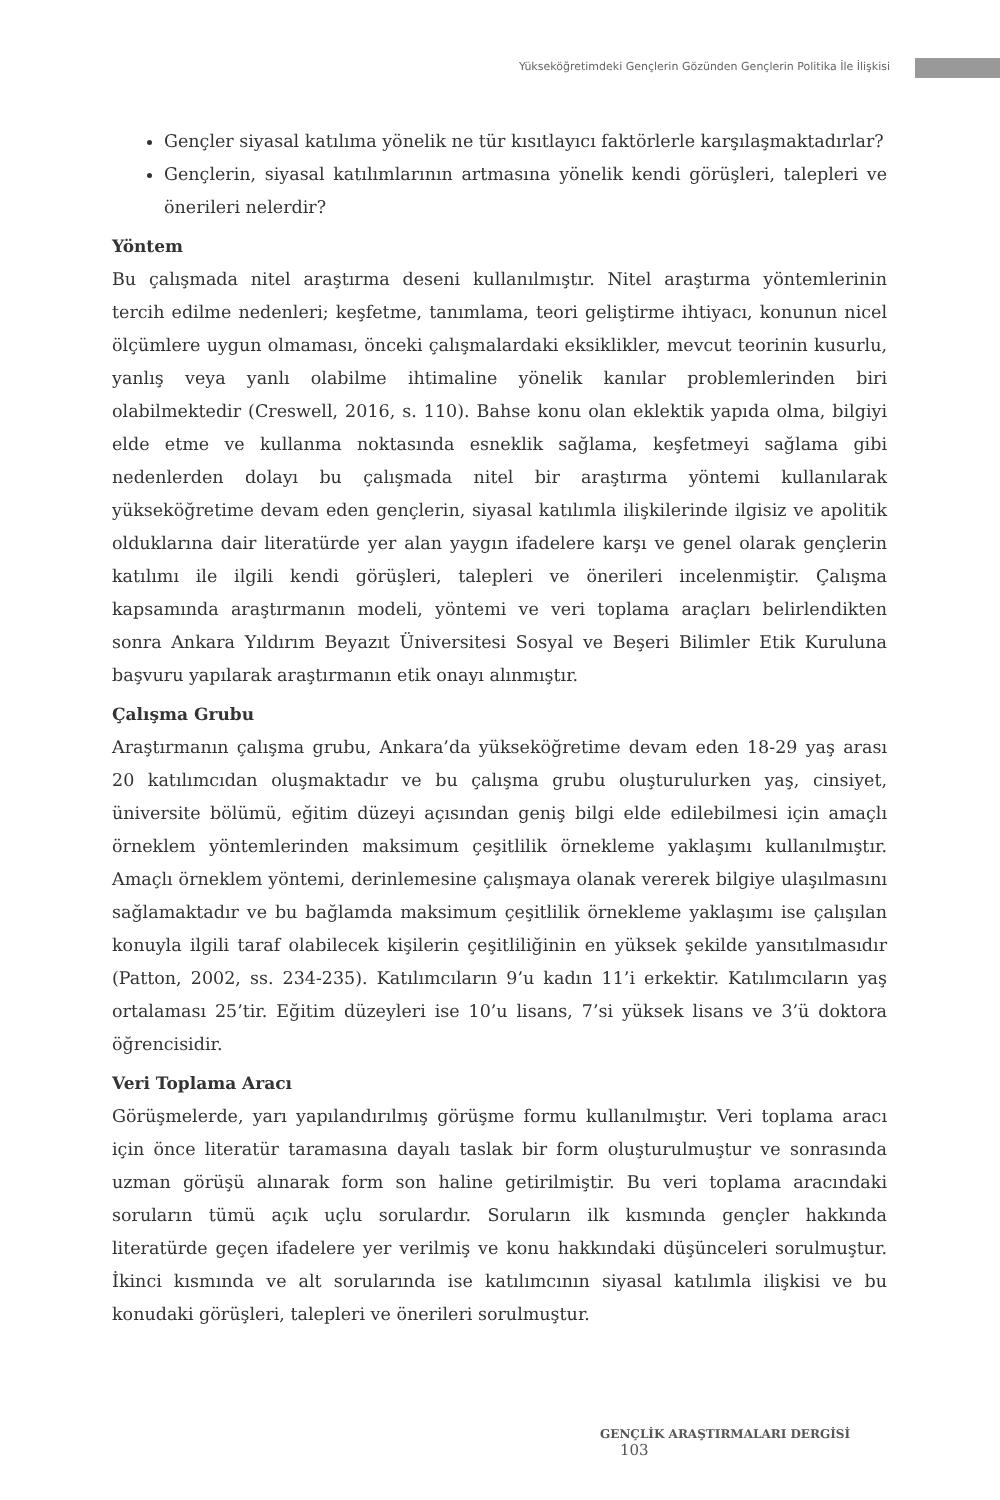Yükseköğretimdeki Gençlerin Gözünden Gençlerin Politika İle İlişkisi
Gençler siyasal katılıma yönelik ne tür kısıtlayıcı faktörlerle karşılaşmaktadırlar?
Gençlerin, siyasal katılımlarının artmasına yönelik kendi görüşleri, talepleri ve önerileri nelerdir?
Yöntem
Bu çalışmada nitel araştırma deseni kullanılmıştır. Nitel araştırma yöntemlerinin tercih edilme nedenleri; keşfetme, tanımlama, teori geliştirme ihtiyacı, konunun nicel ölçümlere uygun olmaması, önceki çalışmalardaki eksiklikler, mevcut teorinin kusurlu, yanlış veya yanlı olabilme ihtimaline yönelik kanılar problemlerinden biri olabilmektedir (Creswell, 2016, s. 110). Bahse konu olan eklektik yapıda olma, bilgiyi elde etme ve kullanma noktasında esneklik sağlama, keşfetmeyi sağlama gibi nedenlerden dolayı bu çalışmada nitel bir araştırma yöntemi kullanılarak yükseköğretime devam eden gençlerin, siyasal katılımla ilişkilerinde ilgisiz ve apolitik olduklarına dair literatürde yer alan yaygın ifadelere karşı ve genel olarak gençlerin katılımı ile ilgili kendi görüşleri, talepleri ve önerileri incelenmiştir. Çalışma kapsamında araştırmanın modeli, yöntemi ve veri toplama araçları belirlendikten sonra Ankara Yıldırım Beyazıt Üniversitesi Sosyal ve Beşeri Bilimler Etik Kuruluna başvuru yapılarak araştırmanın etik onayı alınmıştır.
Çalışma Grubu
Araştırmanın çalışma grubu, Ankara’da yükseköğretime devam eden 18-29 yaş arası 20 katılımcıdan oluşmaktadır ve bu çalışma grubu oluşturulurken yaş, cinsiyet, üniversite bölümü, eğitim düzeyi açısından geniş bilgi elde edilebilmesi için amaçlı örneklem yöntemlerinden maksimum çeşitlilik örnekleme yaklaşımı kullanılmıştır. Amaçlı örneklem yöntemi, derinlemesine çalışmaya olanak vererek bilgiye ulaşılmasını sağlamaktadır ve bu bağlamda maksimum çeşitlilik örnekleme yaklaşımı ise çalışılan konuyla ilgili taraf olabilecek kişilerin çeşitliliğinin en yüksek şekilde yansıtılmasıdır (Patton, 2002, ss. 234-235). Katılımcıların 9’u kadın 11’i erkektir. Katılımcıların yaş ortalaması 25’tir. Eğitim düzeyleri ise 10’u lisans, 7’si yüksek lisans ve 3’ü doktora öğrencisidir.
Veri Toplama Aracı
Görüşmelerde, yarı yapılandırılmış görüşme formu kullanılmıştır. Veri toplama aracı için önce literatür taramasına dayalı taslak bir form oluşturulmuştur ve sonrasında uzman görüşü alınarak form son haline getirilmiştir. Bu veri toplama aracındaki soruların tümü açık uçlu sorulardır. Soruların ilk kısmında gençler hakkında literatürde geçen ifadelere yer verilmiş ve konu hakkındaki düşünceleri sorulmuştur. İkinci kısmında ve alt sorularında ise katılımcının siyasal katılımla ilişkisi ve bu konudaki görüşleri, talepleri ve önerileri sorulmuştur.
GENÇLİK ARAŞTIRMALARI DERGİSİ 103